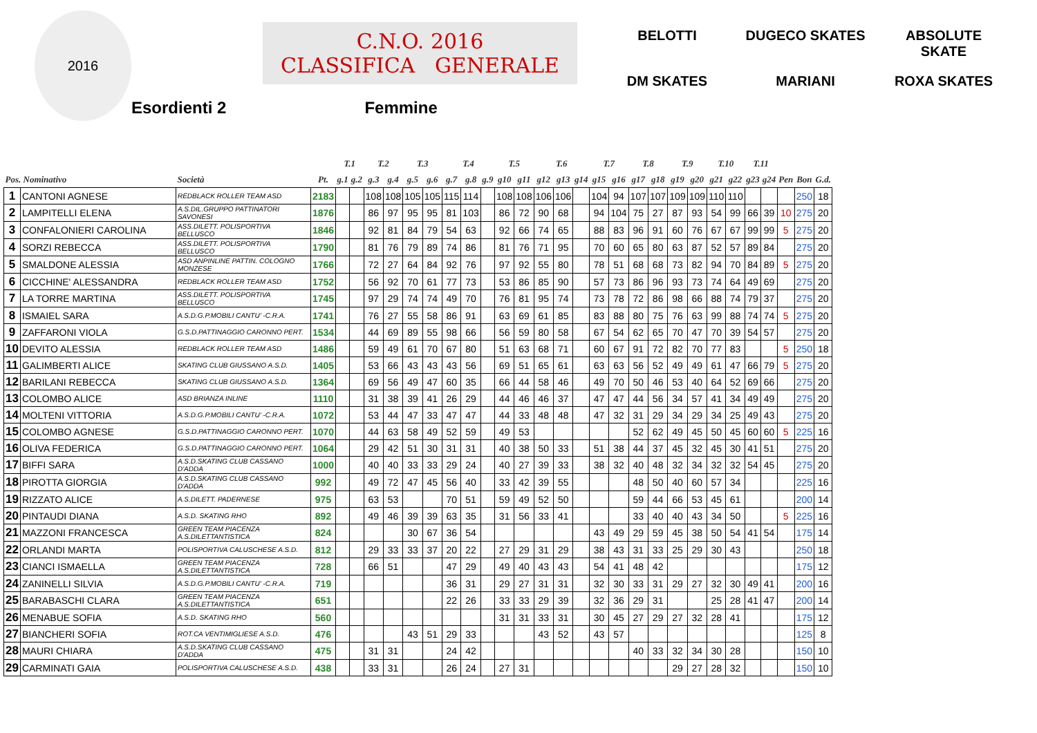2016
C.N.O. 2016
CLASSIFICA GENERALE
Esordienti 2 Femmine
BELOTTI DUGECO SKATES ABSOLUTE SKATE DM SKATES MARIANI ROXA SKATES
| | | | | T.1 | | T.2 | | T.3 | | T.4 | | | T.5 | | T.6 | | | T.7 | | T.8 | | T.9 | | T.10 | | T.11 | | | | |
| --- | --- | --- | --- | --- | --- | --- | --- | --- | --- | --- | --- | --- | --- | --- | --- | --- | --- | --- | --- | --- | --- | --- | --- | --- | --- | --- | --- | --- | --- | --- |
| Pos. Nominativo | | Società | Pt. | g.1 | g.2 | g.3 | g.4 | g.5 | g.6 | g.7 | g.8 | g.9 | g10 | g11 | g12 | g13 | g14 | g15 | g16 | g17 | g18 | g19 | g20 | g21 | g22 | g23 | g24 | Pen | Bon | G.d. |
| 1 | CANTONI AGNESE | REDBLACK ROLLER TEAM ASD | 2183 | | | 108 | 108 | 105 | 105 | 115 | 114 | | 108 | 108 | 106 | 106 | | 104 | 94 | 107 | 107 | 109 | 109 | 110 | 110 | | | | 250 | 18 |
| 2 | LAMPITELLI ELENA | A.S.DIL.GRUPPO PATTINATORI SAVONESI | 1876 | | | 86 | 97 | 95 | 95 | 81 | 103 | | 86 | 72 | 90 | 68 | | 94 | 104 | 75 | 27 | 87 | 93 | 54 | 99 | 66 | 39 | 10 | 275 | 20 |
| 3 | CONFALONIERI CAROLINA | ASS.DILETT. POLISPORTIVA BELLUSCO | 1846 | | | 92 | 81 | 84 | 79 | 54 | 63 | | 92 | 66 | 74 | 65 | | 88 | 83 | 96 | 91 | 60 | 76 | 67 | 67 | 99 | 99 | 5 | 275 | 20 |
| 4 | SORZI REBECCA | ASS.DILETT. POLISPORTIVA BELLUSCO | 1790 | | | 81 | 76 | 79 | 89 | 74 | 86 | | 81 | 76 | 71 | 95 | | 70 | 60 | 65 | 80 | 63 | 87 | 52 | 57 | 89 | 84 | | 275 | 20 |
| 5 | SMALDONE ALESSIA | ASD ANPINLINE PATTIN. COLOGNO MONZESE | 1766 | | | 72 | 27 | 64 | 84 | 92 | 76 | | 97 | 92 | 55 | 80 | | 78 | 51 | 68 | 68 | 73 | 82 | 94 | 70 | 84 | 89 | 5 | 275 | 20 |
| 6 | CICCHINE' ALESSANDRA | REDBLACK ROLLER TEAM ASD | 1752 | | | 56 | 92 | 70 | 61 | 77 | 73 | | 53 | 86 | 85 | 90 | | 57 | 73 | 86 | 96 | 93 | 73 | 74 | 64 | 49 | 69 | | 275 | 20 |
| 7 | LA TORRE MARTINA | ASS.DILETT. POLISPORTIVA BELLUSCO | 1745 | | | 97 | 29 | 74 | 74 | 49 | 70 | | 76 | 81 | 95 | 74 | | 73 | 78 | 72 | 86 | 98 | 66 | 88 | 74 | 79 | 37 | | 275 | 20 |
| 8 | ISMAIEL SARA | A.S.D.G.P.MOBILI CANTU' -C.R.A. | 1741 | | | 76 | 27 | 55 | 58 | 86 | 91 | | 63 | 69 | 61 | 85 | | 83 | 88 | 80 | 75 | 76 | 63 | 99 | 88 | 74 | 74 | 5 | 275 | 20 |
| 9 | ZAFFARONI VIOLA | G.S.D.PATTINAGGIO CARONNO PERT. | 1534 | | | 44 | 69 | 89 | 55 | 98 | 66 | | 56 | 59 | 80 | 58 | | 67 | 54 | 62 | 65 | 70 | 47 | 70 | 39 | 54 | 57 | | 275 | 20 |
| 10 | DEVITO ALESSIA | REDBLACK ROLLER TEAM ASD | 1486 | | | 59 | 49 | 61 | 70 | 67 | 80 | | 51 | 63 | 68 | 71 | | 60 | 67 | 91 | 72 | 82 | 70 | 77 | 83 | | | 5 | 250 | 18 |
| 11 | GALIMBERTI ALICE | SKATING CLUB GIUSSANO A.S.D. | 1405 | | | 53 | 66 | 43 | 43 | 43 | 56 | | 69 | 51 | 65 | 61 | | 63 | 63 | 56 | 52 | 49 | 49 | 61 | 47 | 66 | 79 | 5 | 275 | 20 |
| 12 | BARILANI REBECCA | SKATING CLUB GIUSSANO A.S.D. | 1364 | | | 69 | 56 | 49 | 47 | 60 | 35 | | 66 | 44 | 58 | 46 | | 49 | 70 | 50 | 46 | 53 | 40 | 64 | 52 | 69 | 66 | | 275 | 20 |
| 13 | COLOMBO ALICE | ASD BRIANZA INLINE | 1110 | | | 31 | 38 | 39 | 41 | 26 | 29 | | 44 | 46 | 46 | 37 | | 47 | 47 | 44 | 56 | 34 | 57 | 41 | 34 | 49 | 49 | | 275 | 20 |
| 14 | MOLTENI VITTORIA | A.S.D.G.P.MOBILI CANTU' -C.R.A. | 1072 | | | 53 | 44 | 47 | 33 | 47 | 47 | | 44 | 33 | 48 | 48 | | 47 | 32 | 31 | 29 | 34 | 29 | 34 | 25 | 49 | 43 | | 275 | 20 |
| 15 | COLOMBO AGNESE | G.S.D.PATTINAGGIO CARONNO PERT. | 1070 | | | 44 | 63 | 58 | 49 | 52 | 59 | | 49 | 53 | | | | | | 52 | 62 | 49 | 45 | 50 | 45 | 60 | 60 | 5 | 225 | 16 |
| 16 | OLIVA FEDERICA | G.S.D.PATTINAGGIO CARONNO PERT. | 1064 | | | 29 | 42 | 51 | 30 | 31 | 31 | | 40 | 38 | 50 | 33 | | 51 | 38 | 44 | 37 | 45 | 32 | 45 | 30 | 41 | 51 | | 275 | 20 |
| 17 | BIFFI SARA | A.S.D.SKATING CLUB CASSANO D'ADDA | 1000 | | | 40 | 40 | 33 | 33 | 29 | 24 | | 40 | 27 | 39 | 33 | | 38 | 32 | 40 | 48 | 32 | 34 | 32 | 32 | 54 | 45 | | 275 | 20 |
| 18 | PIROTTA GIORGIA | A.S.D.SKATING CLUB CASSANO D'ADDA | 992 | | | 49 | 72 | 47 | 45 | 56 | 40 | | 33 | 42 | 39 | 55 | | | | 48 | 50 | 40 | 60 | 57 | 34 | | | | 225 | 16 |
| 19 | RIZZATO ALICE | A.S.DILETT. PADERNESE | 975 | | | 63 | 53 | | | 70 | 51 | | 59 | 49 | 52 | 50 | | | | 59 | 44 | 66 | 53 | 45 | 61 | | | | 200 | 14 |
| 20 | PINTAUDI DIANA | A.S.D. SKATING RHO | 892 | | | 49 | 46 | 39 | 39 | 63 | 35 | | 31 | 56 | 33 | 41 | | | | 33 | 40 | 40 | 43 | 34 | 50 | | | 5 | 225 | 16 |
| 21 | MAZZONI FRANCESCA | GREEN TEAM PIACENZA A.S.DILETTANTISTICA | 824 | | | | | 30 | 67 | 36 | 54 | | | | | | | 43 | 49 | 29 | 59 | 45 | 38 | 50 | 54 | 41 | 54 | | 175 | 14 |
| 22 | ORLANDI MARTA | POLISPORTIVA CALUSCHESE A.S.D. | 812 | | | 29 | 33 | 33 | 37 | 20 | 22 | | 27 | 29 | 31 | 29 | | 38 | 43 | 31 | 33 | 25 | 29 | 30 | 43 | | | | 250 | 18 |
| 23 | CIANCI ISMAELLA | GREEN TEAM PIACENZA A.S.DILETTANTISTICA | 728 | | | 66 | 51 | | | 47 | 29 | | 49 | 40 | 43 | 43 | | 54 | 41 | 48 | 42 | | | | | | | | 175 | 12 |
| 24 | ZANINELLI SILVIA | A.S.D.G.P.MOBILI CANTU' -C.R.A. | 719 | | | | | | | 36 | 31 | | 29 | 27 | 31 | 31 | | 32 | 30 | 33 | 31 | 29 | 27 | 32 | 30 | 49 | 41 | | 200 | 16 |
| 25 | BARABASCHI CLARA | GREEN TEAM PIACENZA A.S.DILETTANTISTICA | 651 | | | | | | | 22 | 26 | | 33 | 33 | 29 | 39 | | 32 | 36 | 29 | 31 | | | 25 | 28 | 41 | 47 | | 200 | 14 |
| 26 | MENABUE SOFIA | A.S.D. SKATING RHO | 560 | | | | | | | | | | 31 | 31 | 33 | 31 | | 30 | 45 | 27 | 29 | 27 | 32 | 28 | 41 | | | | 175 | 12 |
| 27 | BIANCHERI SOFIA | ROT.CA VENTIMIGLIESE A.S.D. | 476 | | | | | 43 | 51 | 29 | 33 | | | | 43 | 52 | | 43 | 57 | | | | | | | | | | 125 | 8 |
| 28 | MAURI CHIARA | A.S.D.SKATING CLUB CASSANO D'ADDA | 475 | | | 31 | 31 | | | 24 | 42 | | | | | | | | | 40 | 33 | 32 | 34 | 30 | 28 | | | | 150 | 10 |
| 29 | CARMINATI GAIA | POLISPORTIVA CALUSCHESE A.S.D. | 438 | | | 33 | 31 | | | 26 | 24 | | 27 | 31 | | | | | | | | 29 | 27 | 28 | 32 | | | | 150 | 10 |